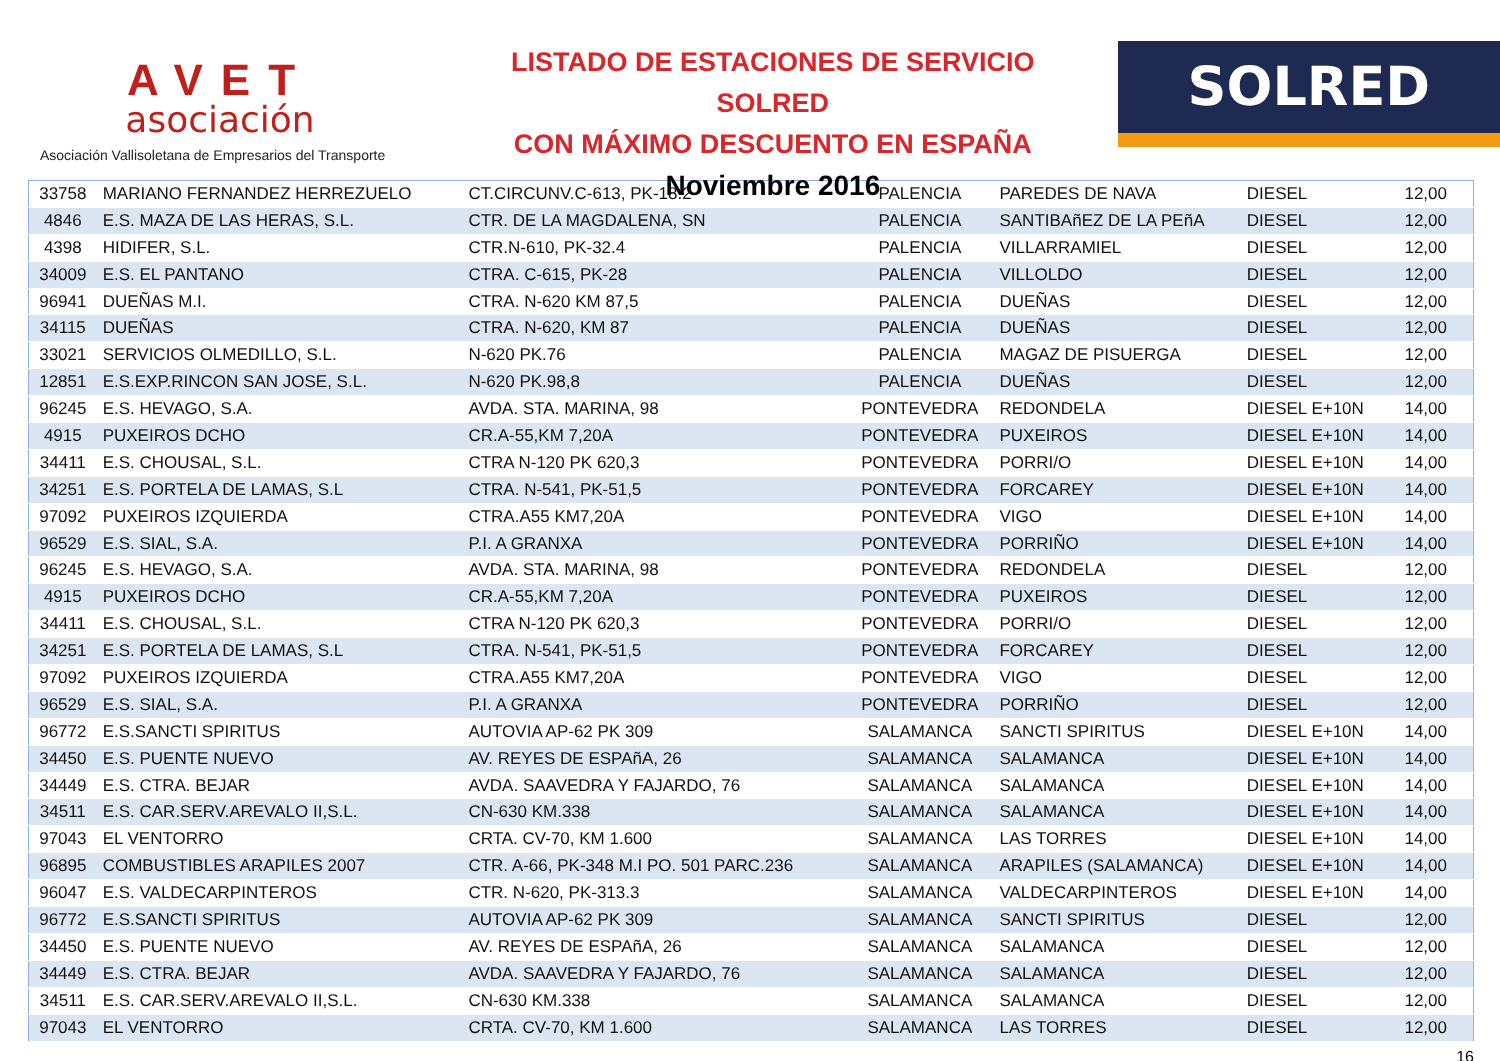AVET
asociación
Asociación Vallisoletana de Empresarios del Transporte
LISTADO DE ESTACIONES DE SERVICIO SOLRED
CON MÁXIMO DESCUENTO EN ESPAÑA
Noviembre 2016
SOLRED
| 33758 | MARIANO FERNANDEZ HERREZUELO | CT.CIRCUNV.C-613, PK-18.2 | PALENCIA | PAREDES DE NAVA | DIESEL | 12,00 |
| 4846 | E.S. MAZA DE LAS HERAS, S.L. | CTR. DE LA MAGDALENA, SN | PALENCIA | SANTIBAñEZ DE LA PEñA | DIESEL | 12,00 |
| 4398 | HIDIFER, S.L. | CTR.N-610, PK-32.4 | PALENCIA | VILLARRAMIEL | DIESEL | 12,00 |
| 34009 | E.S. EL PANTANO | CTRA. C-615, PK-28 | PALENCIA | VILLOLDO | DIESEL | 12,00 |
| 96941 | DUEÑAS M.I. | CTRA. N-620 KM 87,5 | PALENCIA | DUEÑAS | DIESEL | 12,00 |
| 34115 | DUEÑAS | CTRA. N-620, KM 87 | PALENCIA | DUEÑAS | DIESEL | 12,00 |
| 33021 | SERVICIOS OLMEDILLO, S.L. | N-620 PK.76 | PALENCIA | MAGAZ DE PISUERGA | DIESEL | 12,00 |
| 12851 | E.S.EXP.RINCON SAN JOSE, S.L. | N-620 PK.98,8 | PALENCIA | DUEÑAS | DIESEL | 12,00 |
| 96245 | E.S. HEVAGO, S.A. | AVDA. STA. MARINA, 98 | PONTEVEDRA | REDONDELA | DIESEL E+10N | 14,00 |
| 4915 | PUXEIROS DCHO | CR.A-55,KM 7,20A | PONTEVEDRA | PUXEIROS | DIESEL E+10N | 14,00 |
| 34411 | E.S. CHOUSAL, S.L. | CTRA N-120 PK 620,3 | PONTEVEDRA | PORRI/O | DIESEL E+10N | 14,00 |
| 34251 | E.S. PORTELA DE LAMAS, S.L | CTRA. N-541, PK-51,5 | PONTEVEDRA | FORCAREY | DIESEL E+10N | 14,00 |
| 97092 | PUXEIROS IZQUIERDA | CTRA.A55 KM7,20A | PONTEVEDRA | VIGO | DIESEL E+10N | 14,00 |
| 96529 | E.S. SIAL, S.A. | P.I. A GRANXA | PONTEVEDRA | PORRIÑO | DIESEL E+10N | 14,00 |
| 96245 | E.S. HEVAGO, S.A. | AVDA. STA. MARINA, 98 | PONTEVEDRA | REDONDELA | DIESEL | 12,00 |
| 4915 | PUXEIROS DCHO | CR.A-55,KM 7,20A | PONTEVEDRA | PUXEIROS | DIESEL | 12,00 |
| 34411 | E.S. CHOUSAL, S.L. | CTRA N-120 PK 620,3 | PONTEVEDRA | PORRI/O | DIESEL | 12,00 |
| 34251 | E.S. PORTELA DE LAMAS, S.L | CTRA. N-541, PK-51,5 | PONTEVEDRA | FORCAREY | DIESEL | 12,00 |
| 97092 | PUXEIROS IZQUIERDA | CTRA.A55 KM7,20A | PONTEVEDRA | VIGO | DIESEL | 12,00 |
| 96529 | E.S. SIAL, S.A. | P.I. A GRANXA | PONTEVEDRA | PORRIÑO | DIESEL | 12,00 |
| 96772 | E.S.SANCTI SPIRITUS | AUTOVIA AP-62 PK 309 | SALAMANCA | SANCTI SPIRITUS | DIESEL E+10N | 14,00 |
| 34450 | E.S. PUENTE NUEVO | AV. REYES DE ESPAñA, 26 | SALAMANCA | SALAMANCA | DIESEL E+10N | 14,00 |
| 34449 | E.S. CTRA. BEJAR | AVDA. SAAVEDRA Y FAJARDO, 76 | SALAMANCA | SALAMANCA | DIESEL E+10N | 14,00 |
| 34511 | E.S. CAR.SERV.AREVALO II,S.L. | CN-630 KM.338 | SALAMANCA | SALAMANCA | DIESEL E+10N | 14,00 |
| 97043 | EL VENTORRO | CRTA. CV-70, KM 1.600 | SALAMANCA | LAS TORRES | DIESEL E+10N | 14,00 |
| 96895 | COMBUSTIBLES ARAPILES 2007 | CTR. A-66, PK-348 M.I PO. 501 PARC.236 | SALAMANCA | ARAPILES (SALAMANCA) | DIESEL E+10N | 14,00 |
| 96047 | E.S. VALDECARPINTEROS | CTR. N-620, PK-313.3 | SALAMANCA | VALDECARPINTEROS | DIESEL E+10N | 14,00 |
| 96772 | E.S.SANCTI SPIRITUS | AUTOVIA AP-62 PK 309 | SALAMANCA | SANCTI SPIRITUS | DIESEL | 12,00 |
| 34450 | E.S. PUENTE NUEVO | AV. REYES DE ESPAñA, 26 | SALAMANCA | SALAMANCA | DIESEL | 12,00 |
| 34449 | E.S. CTRA. BEJAR | AVDA. SAAVEDRA Y FAJARDO, 76 | SALAMANCA | SALAMANCA | DIESEL | 12,00 |
| 34511 | E.S. CAR.SERV.AREVALO II,S.L. | CN-630 KM.338 | SALAMANCA | SALAMANCA | DIESEL | 12,00 |
| 97043 | EL VENTORRO | CRTA. CV-70, KM 1.600 | SALAMANCA | LAS TORRES | DIESEL | 12,00 |
16